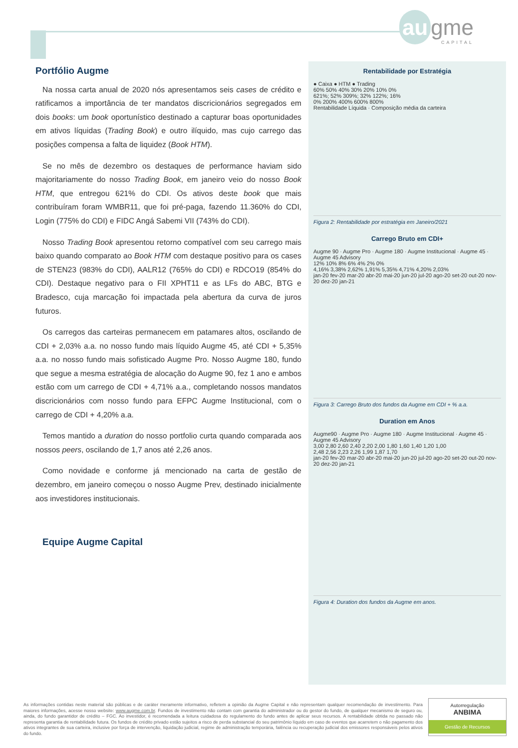au gme
CAPITAL
Portfólio Augme
Na nossa carta anual de 2020 nós apresentamos seis cases de crédito e ratificamos a importância de ter mandatos discricionários segregados em dois books: um book oportunístico destinado a capturar boas oportunidades em ativos líquidas (Trading Book) e outro ilíquido, mas cujo carrego das posições compensa a falta de liquidez (Book HTM).
Se no mês de dezembro os destaques de performance haviam sido majoritariamente do nosso Trading Book, em janeiro veio do nosso Book HTM, que entregou 621% do CDI. Os ativos deste book que mais contribuíram foram WMBR11, que foi pré-paga, fazendo 11.360% do CDI, Login (775% do CDI) e FIDC Angá Sabemi VII (743% do CDI).
Nosso Trading Book apresentou retorno compatível com seu carrego mais baixo quando comparato ao Book HTM com destaque positivo para os cases de STEN23 (983% do CDI), AALR12 (765% do CDI) e RDCO19 (854% do CDI). Destaque negativo para o FII XPHT11 e as LFs do ABC, BTG e Bradesco, cuja marcação foi impactada pela abertura da curva de juros futuros.
Os carregos das carteiras permanecem em patamares altos, oscilando de CDI + 2,03% a.a. no nosso fundo mais líquido Augme 45, até CDI + 5,35% a.a. no nosso fundo mais sofisticado Augme Pro. Nosso Augme 180, fundo que segue a mesma estratégia de alocação do Augme 90, fez 1 ano e ambos estão com um carrego de CDI + 4,71% a.a., completando nossos mandatos discricionários com nosso fundo para EFPC Augme Institucional, com o carrego de CDI + 4,20% a.a.
Temos mantido a duration do nosso portfolio curta quando comparada aos nossos peers, oscilando de 1,7 anos até 2,26 anos.
Como novidade e conforme já mencionado na carta de gestão de dezembro, em janeiro começou o nosso Augme Prev, destinado inicialmente aos investidores institucionais.
Equipe Augme Capital
Rentabilidade por Estratégia
● Caixa ● HTM ● Trading
60% 50% 40% 30% 20% 10% 0%
621%; 52% 309%; 32% 122%; 16%
0% 200% 400% 600% 800%
Rentabilidade Líquida · Composição média da carteira
Figura 2: Rentabilidade por estratégia em Janeiro/2021
Carrego Bruto em CDI+
Augme 90 · Augme Pro · Augme 180 · Augme Institucional · Augme 45 · Augme 45 Advisory
12% 10% 8% 6% 4% 2% 0%
4,16% 3,38% 2,62% 1,91% 5,35% 4,71% 4,20% 2,03%
jan-20 fev-20 mar-20 abr-20 mai-20 jun-20 jul-20 ago-20 set-20 out-20 nov-20 dez-20 jan-21
Figura 3: Carrego Bruto dos fundos da Augme em CDI + % a.a.
Duration em Anos
Augme90 · Augme Pro · Augme 180 · Augme Institucional · Augme 45 · Augme 45 Advisory
3,00 2,80 2,60 2,40 2,20 2,00 1,80 1,60 1,40 1,20 1,00
2,48 2,56 2,23 2,26 1,99 1,87 1,70
jan-20 fev-20 mar-20 abr-20 mai-20 jun-20 jul-20 ago-20 set-20 out-20 nov-20 dez-20 jan-21
Figura 4: Duration dos fundos da Augme em anos.
As informações contidas neste material são públicas e de caráter meramente informativo, refletem a opinião da Augme Capital e não representam qualquer recomendação de investimento. Para maiores informações, acesse nosso website: www.augme.com.br. Fundos de investimento não contam com garantia do administrador ou do gestor do fundo, de qualquer mecanismo de seguro ou, ainda, do fundo garantidor de crédito – FGC. Ao investidor, é recomendada a leitura cuidadosa do regulamento do fundo antes de aplicar seus recursos. A rentabilidade obtida no passado não representa garantia de rentabilidade futura. Os fundos de crédito privado estão sujeitos a risco de perda substancial do seu patrimônio líquido em caso de eventos que acarretem o não pagamento dos ativos integrantes de sua carteira, inclusive por força de intervenção, liquidação judicial, regime de administração temporária, falência ou recuperação judicial dos emissores responsáveis pelos ativos do fundo.
Autorregulação
ANBIMA
Gestão de Recursos